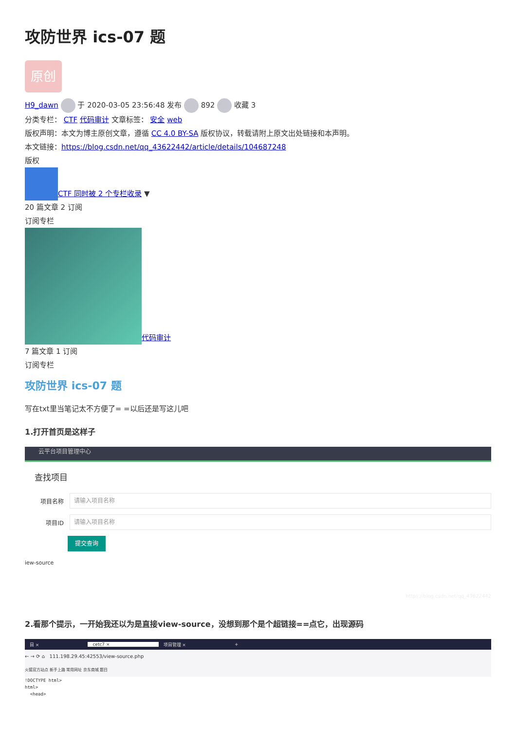攻防世界 ics-07 题
原创
H9_dawn 于 2020-03-05 23:56:48 发布 892 收藏 3
分类专栏： CTF 代码审计 文章标签： 安全 web
版权声明：本文为博主原创文章，遵循 CC 4.0 BY-SA 版权协议，转载请附上原文出处链接和本声明。
本文链接：https://blog.csdn.net/qq_43622442/article/details/104687248
版权
CTF 同时被 2 个专栏收录 ▼
20 篇文章 2 订阅
订阅专栏
代码审计
7 篇文章 1 订阅
订阅专栏
攻防世界 ics-07 题
写在txt里当笔记太不方便了= =以后还是写这儿吧
1.打开首页是这样子
云平台项目管理中心
查找项目
项目名称
请输入项目名称
项目ID
请输入项目名称
提交查询
iew-source
https://blog.csdn.net/qq_43622442
2.看那个提示，一开始我还以为是直接view-source，没想到那个是个超链接==点它，出现源码
目 × cetc7 × 项目管理 × +
← → ⟳ ⌂ 111.198.29.45:42553/view-source.php
火狐官方站点 新手上路 常用网址 京东商城 题目
!DOCTYPE html>
html>
<head>